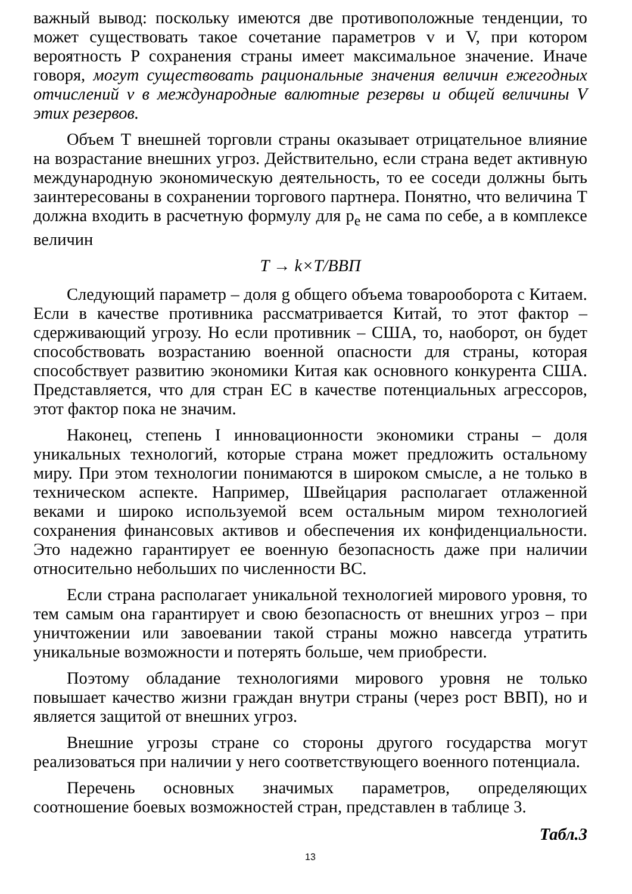важный вывод: поскольку имеются две противоположные тенденции, то может существовать такое сочетание параметров v и V, при котором вероятность P сохранения страны имеет максимальное значение. Иначе говоря, могут существовать рациональные значения величин ежегодных отчислений v в международные валютные резервы и общей величины V этих резервов.
Объем T внешней торговли страны оказывает отрицательное влияние на возрастание внешних угроз. Действительно, если страна ведет активную международную экономическую деятельность, то ее соседи должны быть заинтересованы в сохранении торгового партнера. Понятно, что величина T должна входить в расчетную формулу для p<sub>e</sub> не сама по себе, а в комплексе величин
T → k×T/ВВП
Следующий параметр – доля g общего объема товарооборота с Китаем. Если в качестве противника рассматривается Китай, то этот фактор – сдерживающий угрозу. Но если противник – США, то, наоборот, он будет способствовать возрастанию военной опасности для страны, которая способствует развитию экономики Китая как основного конкурента США. Представляется, что для стран ЕС в качестве потенциальных агрессоров, этот фактор пока не значим.
Наконец, степень I инновационности экономики страны – доля уникальных технологий, которые страна может предложить остальному миру. При этом технологии понимаются в широком смысле, а не только в техническом аспекте. Например, Швейцария располагает отлаженной веками и широко используемой всем остальным миром технологией сохранения финансовых активов и обеспечения их конфиденциальности. Это надежно гарантирует ее военную безопасность даже при наличии относительно небольших по численности ВС.
Если страна располагает уникальной технологией мирового уровня, то тем самым она гарантирует и свою безопасность от внешних угроз – при уничтожении или завоевании такой страны можно навсегда утратить уникальные возможности и потерять больше, чем приобрести.
Поэтому обладание технологиями мирового уровня не только повышает качество жизни граждан внутри страны (через рост ВВП), но и является защитой от внешних угроз.
Внешние угрозы стране со стороны другого государства могут реализоваться при наличии у него соответствующего военного потенциала.
Перечень основных значимых параметров, определяющих соотношение боевых возможностей стран, представлен в таблице 3.
Табл.3
13